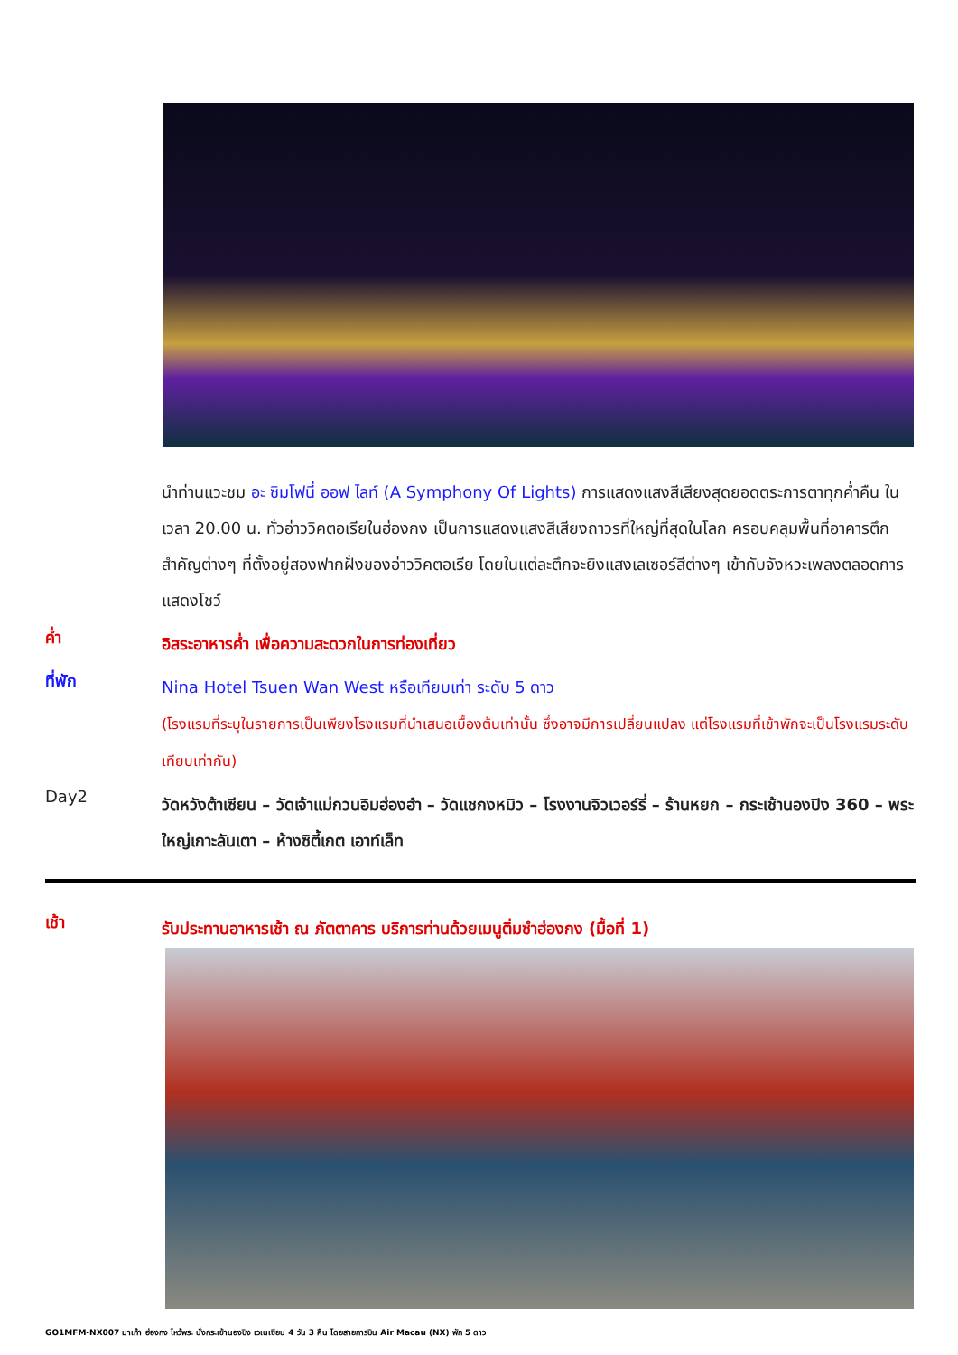นำท่านแวะชม อะ ซิมโฟนี่ ออฟ ไลท์ (A Symphony Of Lights) การแสดงแสงสีเสียงสุดยอดตระการตาทุกค่ำคืน ในเวลา 20.00 น. ทั่วอ่าววิคตอเรียในฮ่องกง เป็นการแสดงแสงสีเสียงถาวรที่ใหญ่ที่สุดในโลก ครอบคลุมพื้นที่อาคารตึกสำคัญต่างๆ ที่ตั้งอยู่สองฟากฝั่งของอ่าววิคตอเรีย โดยในแต่ละตึกจะยิงแสงเลเซอร์สีต่างๆ เข้ากับจังหวะเพลงตลอดการแสดงโชว์
ค่ำ
อิสระอาหารค่ำ เพื่อความสะดวกในการท่องเที่ยว
ที่พัก
Nina Hotel Tsuen Wan West หรือเทียบเท่า ระดับ 5 ดาว
(โรงแรมที่ระบุในรายการเป็นเพียงโรงแรมที่นำเสนอเบื้องต้นเท่านั้น ซึ่งอาจมีการเปลี่ยนแปลง แต่โรงแรมที่เข้าพักจะเป็นโรงแรมระดับเทียบเท่ากัน)
Day2
วัดหวังต้าเซียน – วัดเจ้าแม่กวนอิมฮ่องฮำ – วัดแชกงหมิว – โรงงานจิวเวอร์รี่ – ร้านหยก – กระเช้านองปิง 360 – พระใหญ่เกาะลันเตา – ห้างซิตี้เกต เอาท์เล็ท
เช้า
รับประทานอาหารเช้า ณ ภัตตาคาร บริการท่านด้วยเมนูติ่มซำฮ่องกง (มื้อที่ 1)
GO1MFM-NX007 มาเก๊า ฮ่องกง ไหว้พระ นั่งกระเช้านองปิง เวเนเซียน 4 วัน 3 คืน โดยสายการบิน Air Macau (NX) พัก 5 ดาว